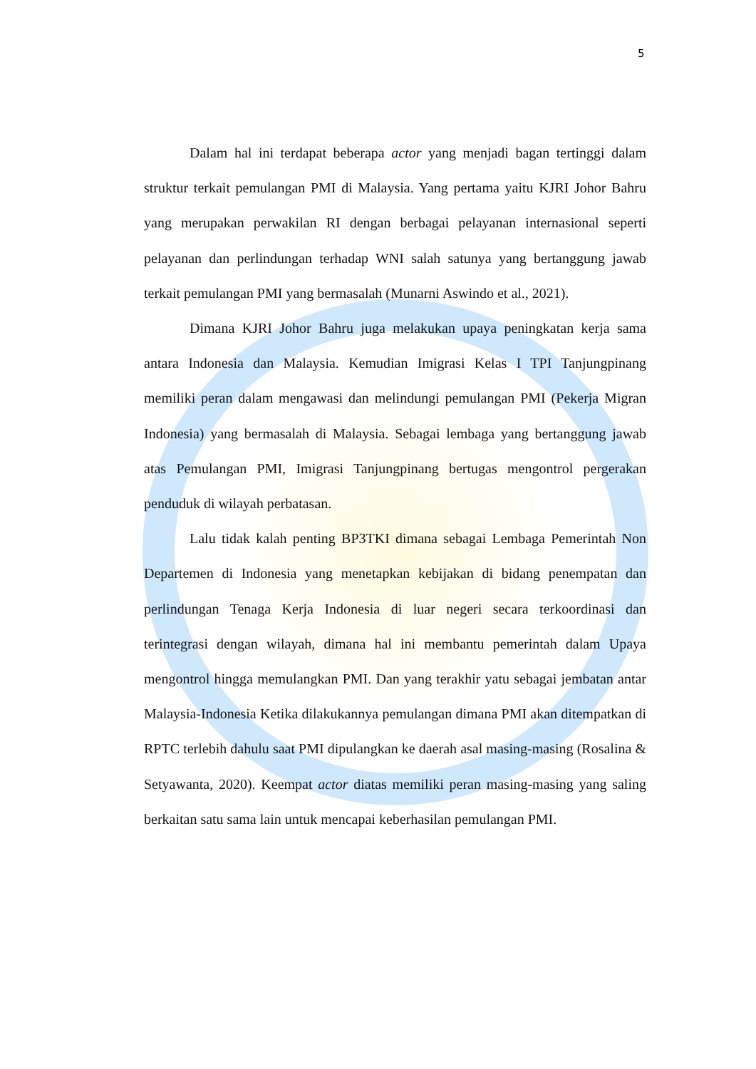5
Dalam hal ini terdapat beberapa actor yang menjadi bagan tertinggi dalam struktur terkait pemulangan PMI di Malaysia. Yang pertama yaitu KJRI Johor Bahru yang merupakan perwakilan RI dengan berbagai pelayanan internasional seperti pelayanan dan perlindungan terhadap WNI salah satunya yang bertanggung jawab terkait pemulangan PMI yang bermasalah (Munarni Aswindo et al., 2021).
Dimana KJRI Johor Bahru juga melakukan upaya peningkatan kerja sama antara Indonesia dan Malaysia. Kemudian Imigrasi Kelas I TPI Tanjungpinang memiliki peran dalam mengawasi dan melindungi pemulangan PMI (Pekerja Migran Indonesia) yang bermasalah di Malaysia. Sebagai lembaga yang bertanggung jawab atas Pemulangan PMI, Imigrasi Tanjungpinang bertugas mengontrol pergerakan penduduk di wilayah perbatasan.
Lalu tidak kalah penting BP3TKI dimana sebagai Lembaga Pemerintah Non Departemen di Indonesia yang menetapkan kebijakan di bidang penempatan dan perlindungan Tenaga Kerja Indonesia di luar negeri secara terkoordinasi dan terintegrasi dengan wilayah, dimana hal ini membantu pemerintah dalam Upaya mengontrol hingga memulangkan PMI. Dan yang terakhir yatu sebagai jembatan antar Malaysia-Indonesia Ketika dilakukannya pemulangan dimana PMI akan ditempatkan di RPTC terlebih dahulu saat PMI dipulangkan ke daerah asal masing-masing (Rosalina & Setyawanta, 2020). Keempat actor diatas memiliki peran masing-masing yang saling berkaitan satu sama lain untuk mencapai keberhasilan pemulangan PMI.